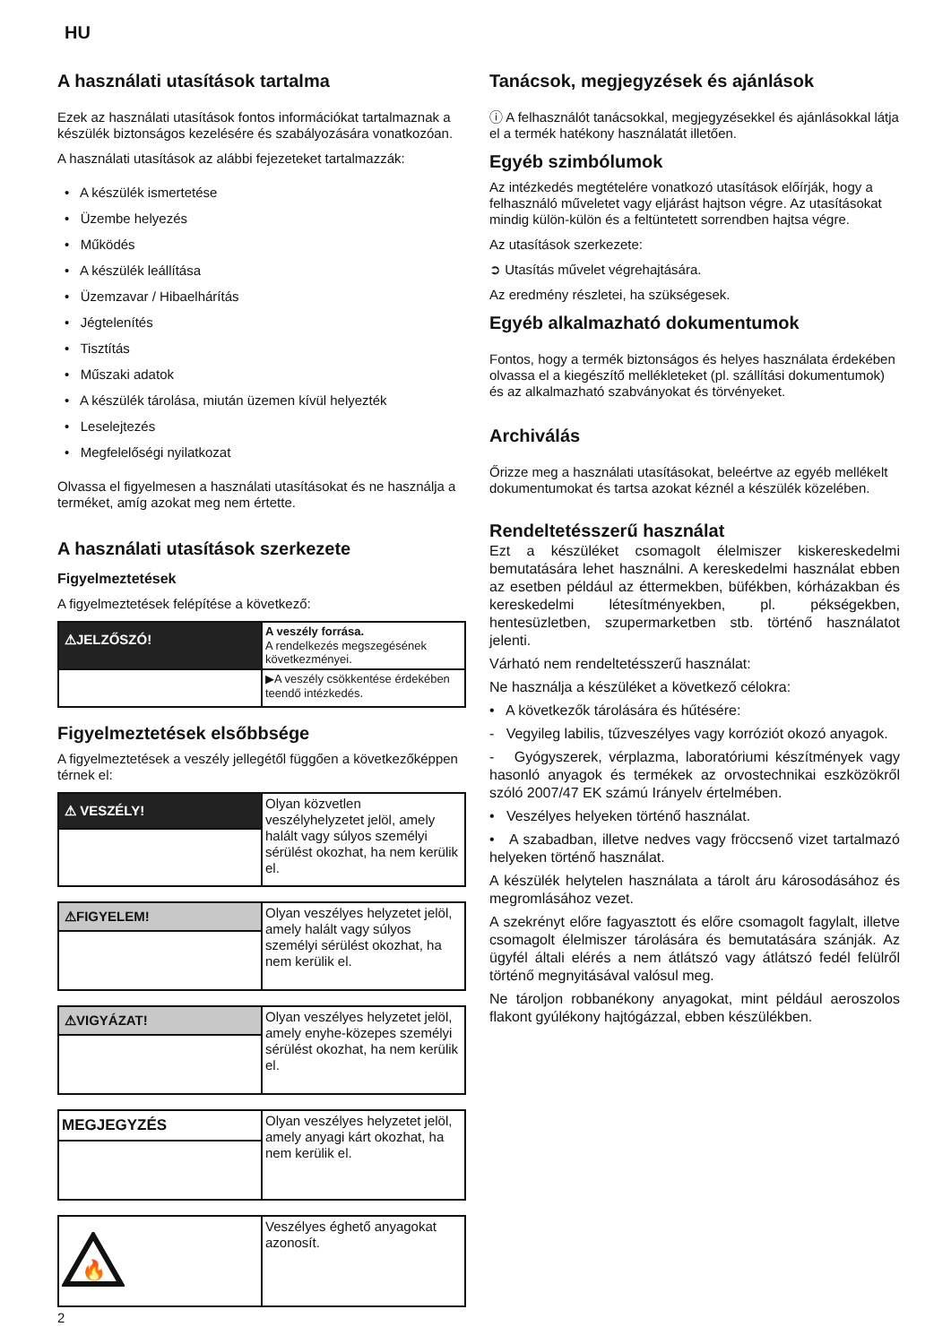HU
A használati utasítások tartalma
Ezek az használati utasítások fontos információkat tartalmaznak a készülék biztonságos kezelésére és szabályozására vonatkozóan.
A használati utasítások az alábbi fejezeteket tartalmazzák:
• A készülék ismertetése
• Üzembe helyezés
• Működés
• A készülék leállítása
• Üzemzavar / Hibaelhárítás
• Jégtelenítés
• Tisztítás
• Műszaki adatok
• A készülék tárolása, miután üzemen kívül helyezték
• Leselejtezés
• Megfelelőségi nyilatkozat
Olvassa el figyelmesen a használati utasításokat és ne használja a terméket, amíg azokat meg nem értette.
A használati utasítások szerkezete
Figyelmeztetések
A figyelmeztetések felépítése a következő:
| ⚠JELZŐSZÓ! | A veszély forrása. A rendelkezés megszegésének következményei. |
| | ▶A veszély csökkentése érdekében teendő intézkedés. |
Figyelmeztetések elsőbbsége
A figyelmeztetések a veszély jellegétől függően a következőképpen térnek el:
| ⚠ VESZÉLY! | Olyan közvetlen veszélyhelyzetet jelöl, amely halált vagy súlyos személyi sérülést okozhat, ha nem kerülik el. |
| ⚠FIGYELEM! | Olyan veszélyes helyzetet jelöl, amely halált vagy súlyos személyi sérülést okozhat, ha nem kerülik el. |
| ⚠VIGYÁZAT! | Olyan veszélyes helyzetet jelöl, amely enyhe-közepes személyi sérülést okozhat, ha nem kerülik el. |
| MEGJEGYZÉS | Olyan veszélyes helyzetet jelöl, amely anyagi kárt okozhat, ha nem kerülik el. |
| 🔥 | Veszélyes éghető anyagokat azonosít. |
Tanácsok, megjegyzések és ajánlások
ⓘ A felhasználót tanácsokkal, megjegyzésekkel és ajánlásokkal látja el a termék hatékony használatát illetően.
Egyéb szimbólumok
Az intézkedés megtételére vonatkozó utasítások előírják, hogy a felhasználó műveletet vagy eljárást hajtson végre. Az utasításokat mindig külön-külön és a feltüntetett sorrendben hajtsa végre.
Az utasítások szerkezete:
➲ Utasítás művelet végrehajtására.
Az eredmény részletei, ha szükségesek.
Egyéb alkalmazható dokumentumok
Fontos, hogy a termék biztonságos és helyes használata érdekében olvassa el a kiegészítő mellékleteket (pl. szállítási dokumentumok) és az alkalmazható szabványokat és törvényeket.
Archiválás
Őrizze meg a használati utasításokat, beleértve az egyéb mellékelt dokumentumokat és tartsa azokat kéznél a készülék közelében.
Rendeltetésszerű használat
Ezt a készüléket csomagolt élelmiszer kiskereskedelmi bemutatására lehet használni. A kereskedelmi használat ebben az esetben például az éttermekben, büfékben, kórházakban és kereskedelmi létesítményekben, pl. pékségekben, hentesüzletben, szupermarketben stb. történő használatot jelenti.
Várható nem rendeltetésszerű használat:
Ne használja a készüléket a következő célokra:
• A következők tárolására és hűtésére:
- Vegyileg labilis, tűzveszélyes vagy korróziót okozó anyagok.
- Gyógyszerek, vérplazma, laboratóriumi készítmények vagy hasonló anyagok és termékek az orvostechnikai eszközökről szóló 2007/47 EK számú Irányelv értelmében.
• Veszélyes helyeken történő használat.
• A szabadban, illetve nedves vagy fröccsenő vizet tartalmazó helyeken történő használat.
A készülék helytelen használata a tárolt áru károsodásához és megromlásához vezet.
A szekrényt előre fagyasztott és előre csomagolt fagylalt, illetve csomagolt élelmiszer tárolására és bemutatására szánják. Az ügyfél általi elérés a nem átlátszó vagy átlátszó fedél felülről történő megnyitásával valósul meg.
Ne tároljon robbanékony anyagokat, mint például aeroszolos flakont gyúlékony hajtógázzal, ebben készülékben.
2